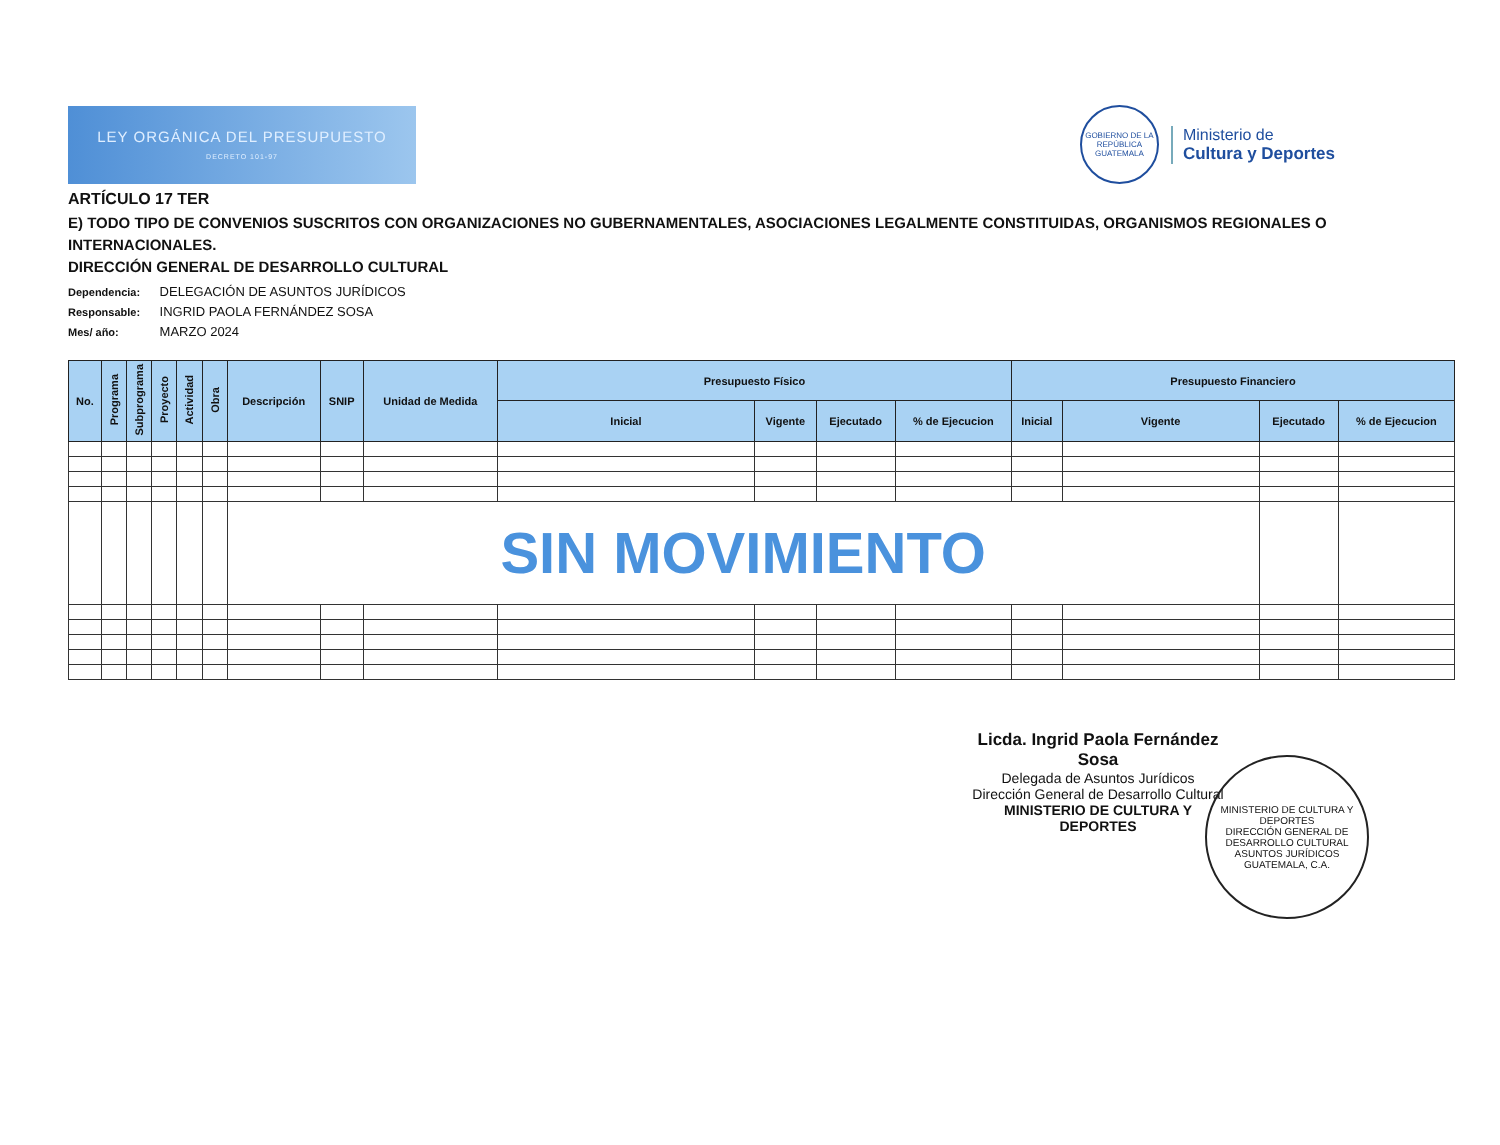LEY ORGÁNICA DEL PRESUPUESTO
DECRETO 101-97
GOBIERNO DE LA REPÚBLICA
GUATEMALA
Ministerio de
Cultura y Deportes
ARTÍCULO 17 TER
E) TODO TIPO DE CONVENIOS SUSCRITOS CON ORGANIZACIONES NO GUBERNAMENTALES, ASOCIACIONES LEGALMENTE CONSTITUIDAS, ORGANISMOS REGIONALES O INTERNACIONALES.
DIRECCIÓN GENERAL DE DESARROLLO CULTURAL
Dependencia: DELEGACIÓN DE ASUNTOS JURÍDICOS
Responsable: INGRID PAOLA FERNÁNDEZ SOSA
Mes/ año: MARZO 2024
| No. | Programa | Subprograma | Proyecto | Actividad | Obra | Descripción | SNIP | Unidad de Medida | Presupuesto Físico | | | | Presupuesto Financiero | | | |
| --- | --- | --- | --- | --- | --- | --- | --- | --- | --- | --- | --- | --- | --- | --- | --- | --- |
| | | | | | | | | | Inicial | Vigente | Ejecutado | % de Ejecucion | Inicial | Vigente | Ejecutado | % de Ejecucion |
| | | | | | | SIN MOVIMIENTO | | | | | | | | | | |
Licda. Ingrid Paola Fernández Sosa
Delegada de Asuntos Jurídicos
Dirección General de Desarrollo Cultural
MINISTERIO DE CULTURA Y DEPORTES
MINISTERIO DE CULTURA Y DEPORTES
DIRECCIÓN GENERAL DE DESARROLLO CULTURAL
ASUNTOS JURÍDICOS
GUATEMALA, C.A.